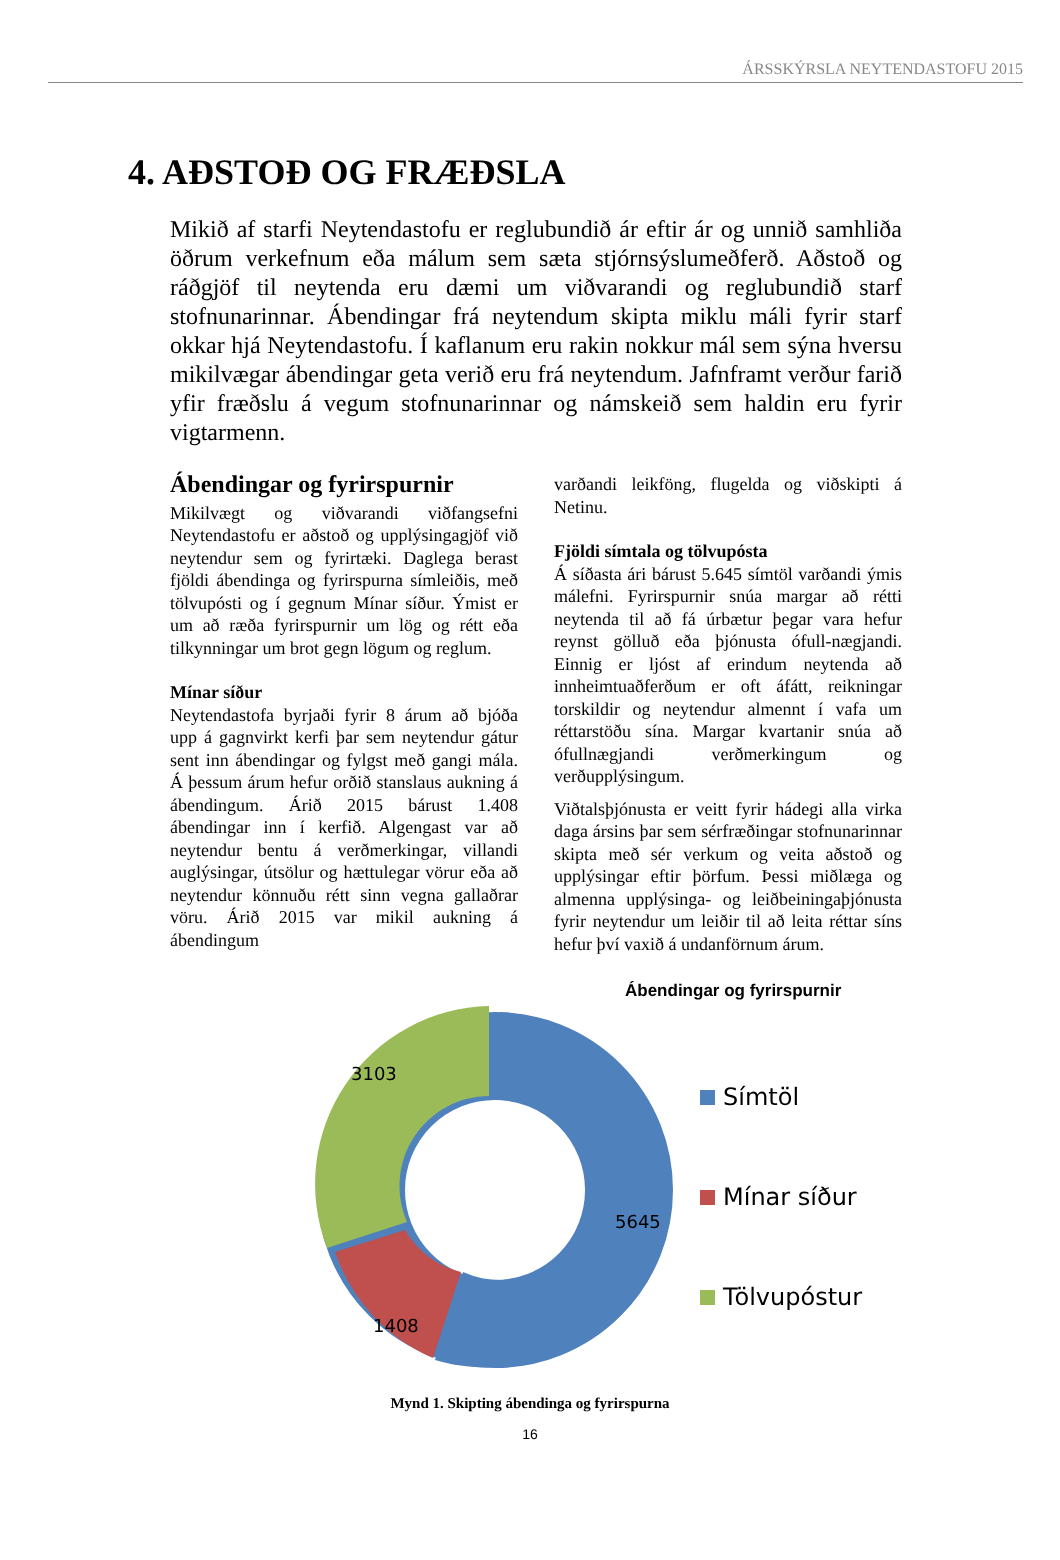ÁRSSKÝRSLA NEYTENDASTOFU 2015
4. AÐSTOÐ OG FRÆÐSLA
Mikið af starfi Neytendastofu er reglubundið ár eftir ár og unnið samhliða öðrum verkefnum eða málum sem sæta stjórnsýslumeðferð. Aðstoð og ráðgjöf til neytenda eru dæmi um viðvarandi og reglubundið starf stofnunarinnar. Ábendingar frá neytendum skipta miklu máli fyrir starf okkar hjá Neytendastofu. Í kaflanum eru rakin nokkur mál sem sýna hversu mikilvægar ábendingar geta verið eru frá neytendum. Jafnframt verður farið yfir fræðslu á vegum stofnunarinnar og námskeið sem haldin eru fyrir vigtarmenn.
Ábendingar og fyrirspurnir
Mikilvægt og viðvarandi viðfangsefni Neytendastofu er aðstoð og upplýsingagjöf við neytendur sem og fyrirtæki. Daglega berast fjöldi ábendinga og fyrirspurna símleiðis, með tölvupósti og í gegnum Mínar síður. Ýmist er um að ræða fyrirspurnir um lög og rétt eða tilkynningar um brot gegn lögum og reglum.
Mínar síður
Neytendastofa byrjaði fyrir 8 árum að bjóða upp á gagnvirkt kerfi þar sem neytendur gátur sent inn ábendingar og fylgst með gangi mála. Á þessum árum hefur orðið stanslaus aukning á ábendingum. Árið 2015 bárust 1.408 ábendingar inn í kerfið. Algengast var að neytendur bentu á verðmerkingar, villandi auglýsingar, útsölur og hættulegar vörur eða að neytendur könnuðu rétt sinn vegna gallaðrar vöru. Árið 2015 var mikil aukning á ábendingum
varðandi leikföng, flugelda og viðskipti á Netinu.
Fjöldi símtala og tölvupósta
Á síðasta ári bárust 5.645 símtöl varðandi ýmis málefni. Fyrirspurnir snúa margar að rétti neytenda til að fá úrbætur þegar vara hefur reynst gölluð eða þjónusta ófull-nægjandi. Einnig er ljóst af erindum neytenda að innheimtuaðferðum er oft áfátt, reikningar torskildir og neytendur almennt í vafa um réttarstöðu sína. Margar kvartanir snúa að ófullnægjandi verðmerkingum og verðupplýsingum.
Viðtalsþjónusta er veitt fyrir hádegi alla virka daga ársins þar sem sérfræðingar stofnunarinnar skipta með sér verkum og veita aðstoð og upplýsingar eftir þörfum. Þessi miðlæga og almenna upplýsinga- og leiðbeiningaþjónusta fyrir neytendur um leiðir til að leita réttar síns hefur því vaxið á undanförnum árum.
Ábendingar og fyrirspurnir
5645
1408
3103
Símtöl
Mínar síður
Tölvupóstur
Mynd 1. Skipting ábendinga og fyrirspurna
16